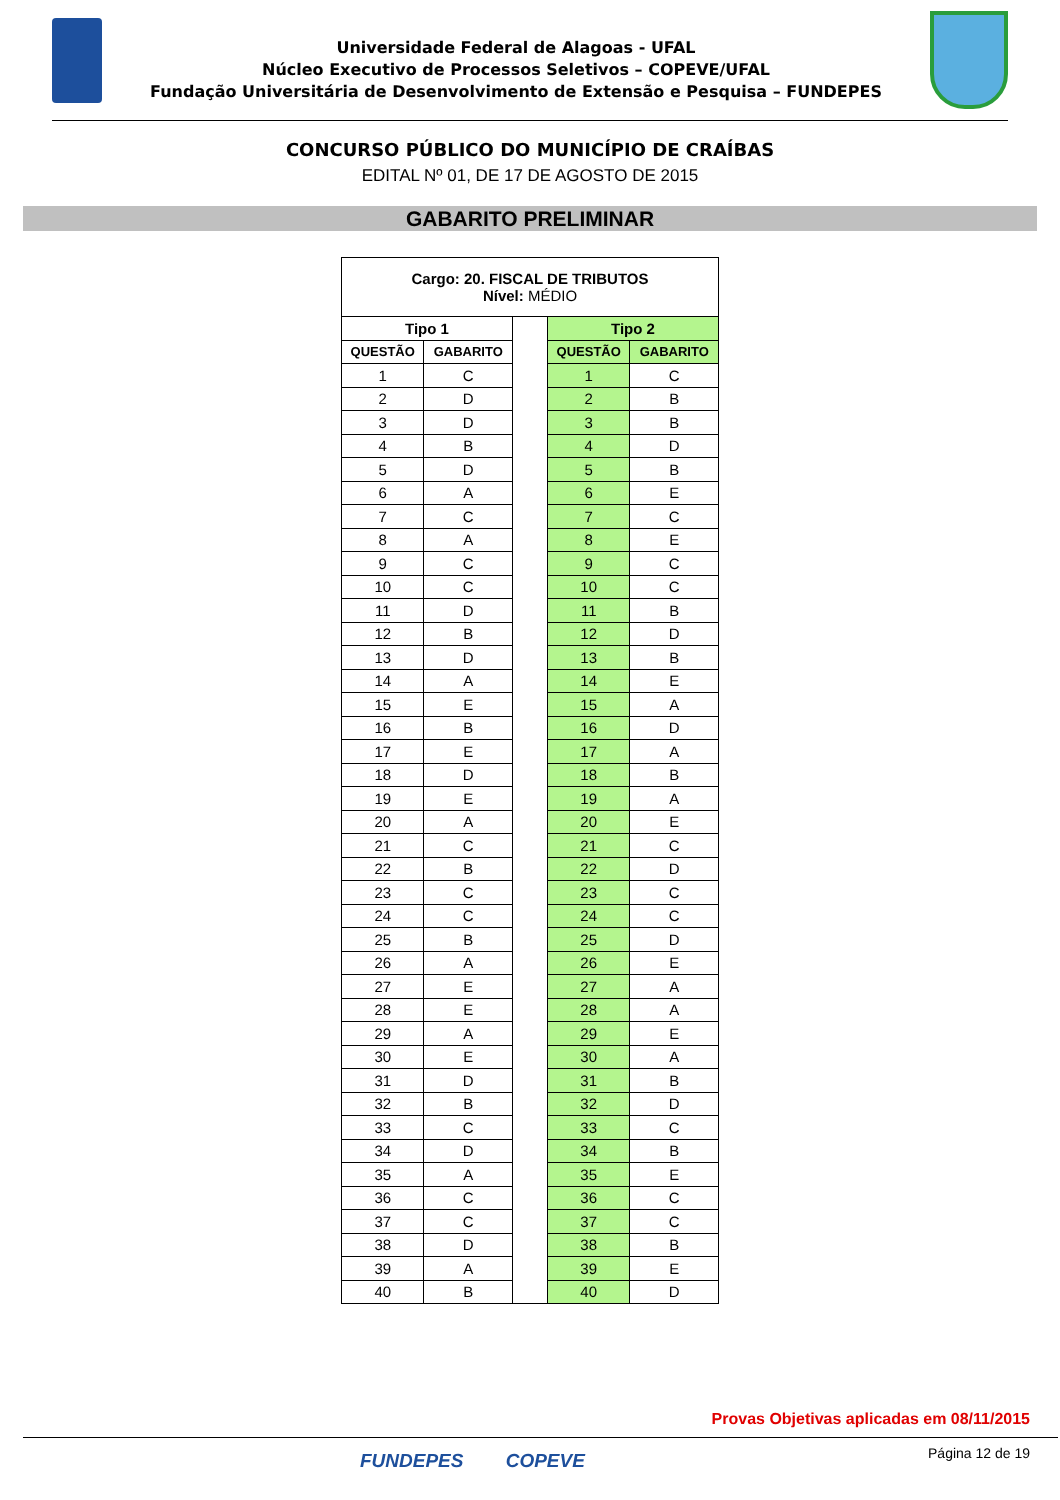Universidade Federal de Alagoas - UFAL
Núcleo Executivo de Processos Seletivos – COPEVE/UFAL
Fundação Universitária de Desenvolvimento de Extensão e Pesquisa – FUNDEPES
CONCURSO PÚBLICO DO MUNICÍPIO DE CRAÍBAS
EDITAL Nº 01, DE 17 DE AGOSTO DE 2015
GABARITO PRELIMINAR
| Cargo: 20. FISCAL DE TRIBUTOS Nível: MÉDIO | | | | |
| Tipo 1 | | | Tipo 2 | |
| QUESTÃO | GABARITO | | QUESTÃO | GABARITO |
| 1 | C | | 1 | C |
| 2 | D | | 2 | B |
| 3 | D | | 3 | B |
| 4 | B | | 4 | D |
| 5 | D | | 5 | B |
| 6 | A | | 6 | E |
| 7 | C | | 7 | C |
| 8 | A | | 8 | E |
| 9 | C | | 9 | C |
| 10 | C | | 10 | C |
| 11 | D | | 11 | B |
| 12 | B | | 12 | D |
| 13 | D | | 13 | B |
| 14 | A | | 14 | E |
| 15 | E | | 15 | A |
| 16 | B | | 16 | D |
| 17 | E | | 17 | A |
| 18 | D | | 18 | B |
| 19 | E | | 19 | A |
| 20 | A | | 20 | E |
| 21 | C | | 21 | C |
| 22 | B | | 22 | D |
| 23 | C | | 23 | C |
| 24 | C | | 24 | C |
| 25 | B | | 25 | D |
| 26 | A | | 26 | E |
| 27 | E | | 27 | A |
| 28 | E | | 28 | A |
| 29 | A | | 29 | E |
| 30 | E | | 30 | A |
| 31 | D | | 31 | B |
| 32 | B | | 32 | D |
| 33 | C | | 33 | C |
| 34 | D | | 34 | B |
| 35 | A | | 35 | E |
| 36 | C | | 36 | C |
| 37 | C | | 37 | C |
| 38 | D | | 38 | B |
| 39 | A | | 39 | E |
| 40 | B | | 40 | D |
Provas Objetivas aplicadas em 08/11/2015
FUNDEPES COPEVE Página 12 de 19